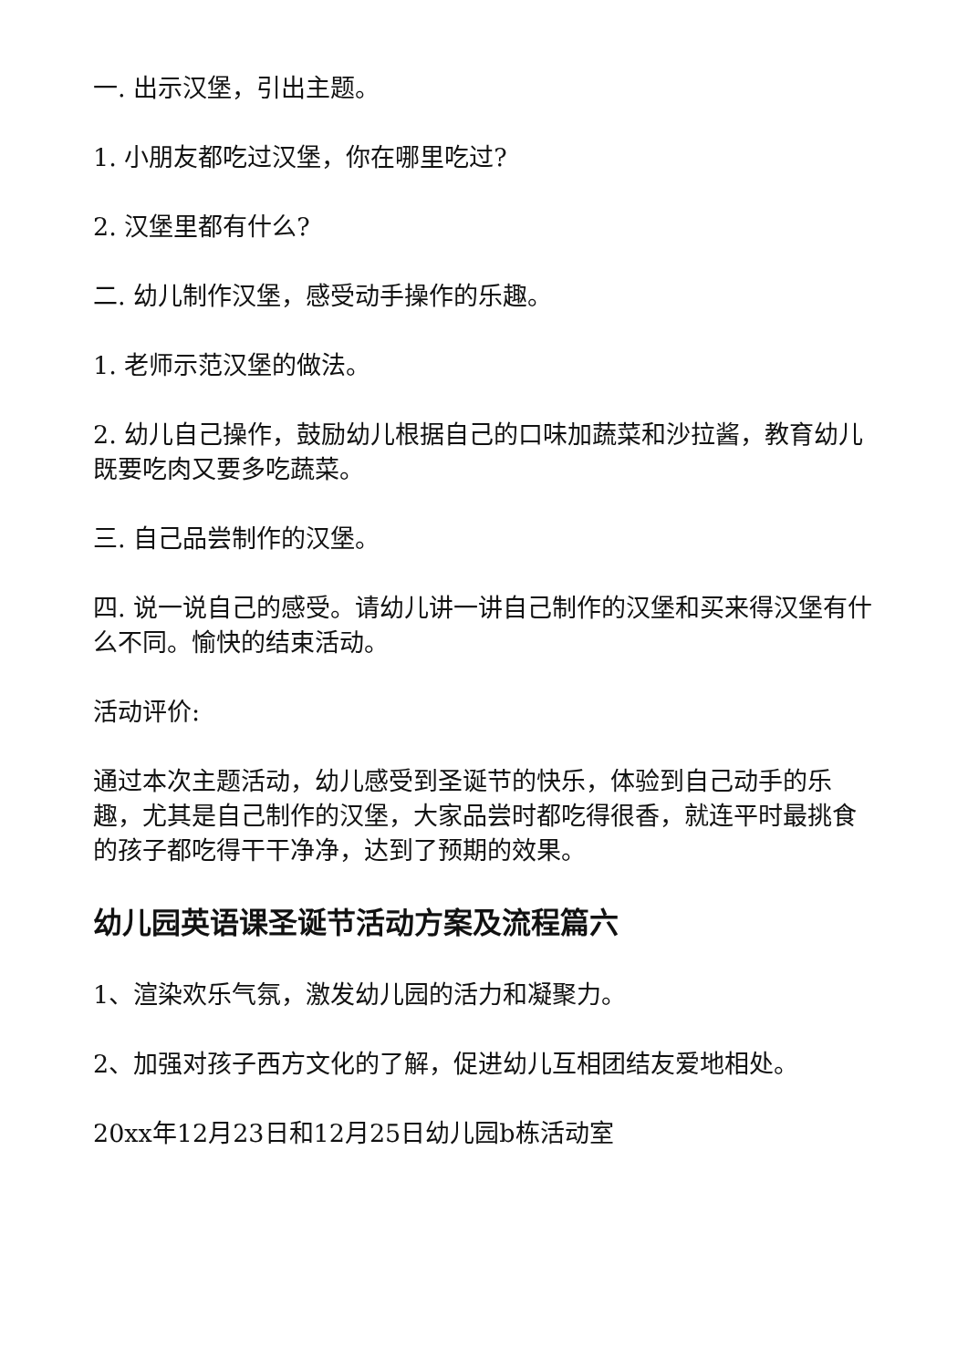一. 出示汉堡，引出主题。
1. 小朋友都吃过汉堡，你在哪里吃过?
2. 汉堡里都有什么?
二. 幼儿制作汉堡，感受动手操作的乐趣。
1. 老师示范汉堡的做法。
2. 幼儿自己操作，鼓励幼儿根据自己的口味加蔬菜和沙拉酱，教育幼儿既要吃肉又要多吃蔬菜。
三. 自己品尝制作的汉堡。
四. 说一说自己的感受。请幼儿讲一讲自己制作的汉堡和买来得汉堡有什么不同。愉快的结束活动。
活动评价:
通过本次主题活动，幼儿感受到圣诞节的快乐，体验到自己动手的乐趣，尤其是自己制作的汉堡，大家品尝时都吃得很香，就连平时最挑食的孩子都吃得干干净净，达到了预期的效果。
幼儿园英语课圣诞节活动方案及流程篇六
1、渲染欢乐气氛，激发幼儿园的活力和凝聚力。
2、加强对孩子西方文化的了解，促进幼儿互相团结友爱地相处。
20xx年12月23日和12月25日幼儿园b栋活动室